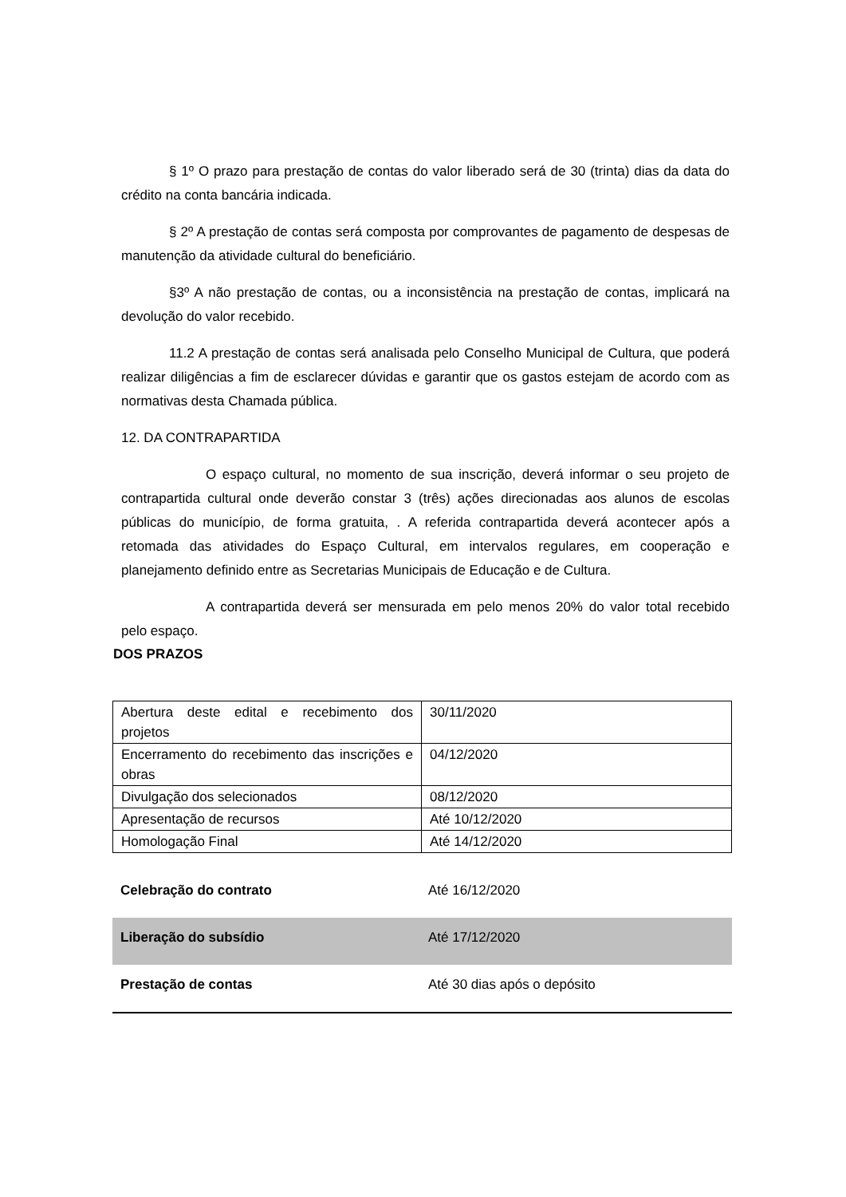§ 1º O prazo para prestação de contas do valor liberado será de 30 (trinta) dias da data do crédito na conta bancária indicada.
§ 2º A prestação de contas será composta por comprovantes de pagamento de despesas de manutenção da atividade cultural do beneficiário.
§3º A não prestação de contas, ou a inconsistência na prestação de contas, implicará na devolução do valor recebido.
11.2 A prestação de contas será analisada pelo Conselho Municipal de Cultura, que poderá realizar diligências a fim de esclarecer dúvidas e garantir que os gastos estejam de acordo com as normativas desta Chamada pública.
12. DA CONTRAPARTIDA
O espaço cultural, no momento de sua inscrição, deverá informar o seu projeto de contrapartida cultural onde deverão constar 3 (três) ações direcionadas aos alunos de escolas públicas do município, de forma gratuita, . A referida contrapartida deverá acontecer após a retomada das atividades do Espaço Cultural, em intervalos regulares, em cooperação e planejamento definido entre as Secretarias Municipais de Educação e de Cultura.
A contrapartida deverá ser mensurada em pelo menos 20% do valor total recebido pelo espaço.
DOS PRAZOS
| Abertura deste edital e recebimento dos projetos | 30/11/2020 |
| Encerramento do recebimento das inscrições e obras | 04/12/2020 |
| Divulgação dos selecionados | 08/12/2020 |
| Apresentação de recursos | Até 10/12/2020 |
| Homologação Final | Até 14/12/2020 |
| Celebração do contrato | Até 16/12/2020 |
| Liberação do subsídio | Até 17/12/2020 |
| Prestação de contas | Até 30 dias após o depósito |